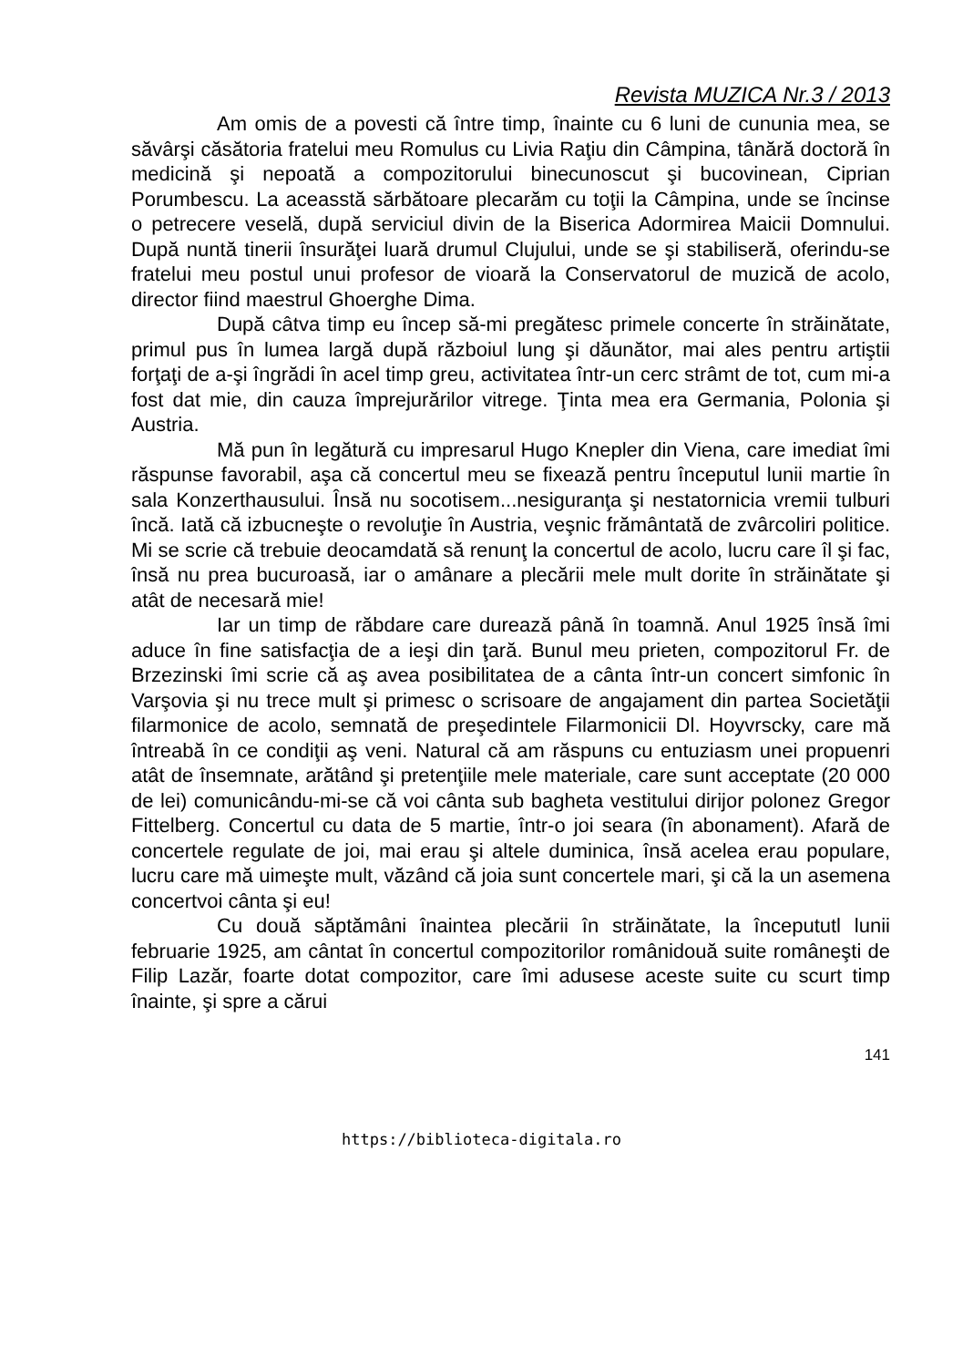Revista MUZICA Nr.3 / 2013
Am omis de a povesti că între timp, înainte cu 6 luni de cununia mea, se săvârşi căsătoria fratelui meu Romulus cu Livia Raţiu din Câmpina, tânără doctoră în medicină şi nepoată a compozitorului binecunoscut şi bucovinean, Ciprian Porumbescu. La aceasstă sărbătoare plecarăm cu toţii la Câmpina, unde se încinse o petrecere veselă, după serviciul divin de la Biserica Adormirea Maicii Domnului. După nuntă tinerii însurăţei luară drumul Clujului, unde se şi stabiliseră, oferindu-se fratelui meu postul unui profesor de vioară la Conservatorul de muzică de acolo, director fiind maestrul Ghoerghe Dima.
După câtva timp eu încep să-mi pregătesc primele concerte în străinătate, primul pus în lumea largă după războiul lung şi dăunător, mai ales pentru artiştii forţaţi de a-şi îngrădi în acel timp greu, activitatea într-un cerc strâmt de tot, cum mi-a fost dat mie, din cauza împrejurărilor vitrege. Ţinta mea era Germania, Polonia şi Austria.
Mă pun în legătură cu impresarul Hugo Knepler din Viena, care imediat îmi răspunse favorabil, aşa că concertul meu se fixează pentru începutul lunii martie în sala Konzerthausului. Însă nu socotisem...nesiguranţa şi nestatornicia vremii tulburi încă. Iată că izbucneşte o revoluţie în Austria, veşnic frământată de zvârcoliri politice. Mi se scrie că trebuie deocamdată să renunţ la concertul de acolo, lucru care îl şi fac, însă nu prea bucuroasă, iar o amânare a plecării mele mult dorite în străinătate şi atât de necesară mie!
Iar un timp de răbdare care durează până în toamnă. Anul 1925 însă îmi aduce în fine satisfacţia de a ieşi din ţară. Bunul meu prieten, compozitorul Fr. de Brzezinski îmi scrie că aş avea posibilitatea de a cânta într-un concert simfonic în Varşovia şi nu trece mult şi primesc o scrisoare de angajament din partea Societăţii filarmonice de acolo, semnată de preşedintele Filarmonicii Dl. Hoyvrscky, care mă întreabă în ce condiţii aş veni. Natural că am răspuns cu entuziasm unei propuenri atât de însemnate, arătând şi pretenţiile mele materiale, care sunt acceptate (20 000 de lei) comunicându-mi-se că voi cânta sub bagheta vestitului dirijor polonez Gregor Fittelberg. Concertul cu data de 5 martie, într-o joi seara (în abonament). Afară de concertele regulate de joi, mai erau şi altele duminica, însă acelea erau populare, lucru care mă uimeşte mult, văzând că joia sunt concertele mari, şi că la un asemena concertvoi cânta şi eu!
Cu două săptămâni înaintea plecării în străinătate, la începututl lunii februarie 1925, am cântat în concertul compozitorilor românidouă suite româneşti de Filip Lazăr, foarte dotat compozitor, care îmi adusese aceste suite cu scurt timp înainte, şi spre a cărui
141
https://biblioteca-digitala.ro